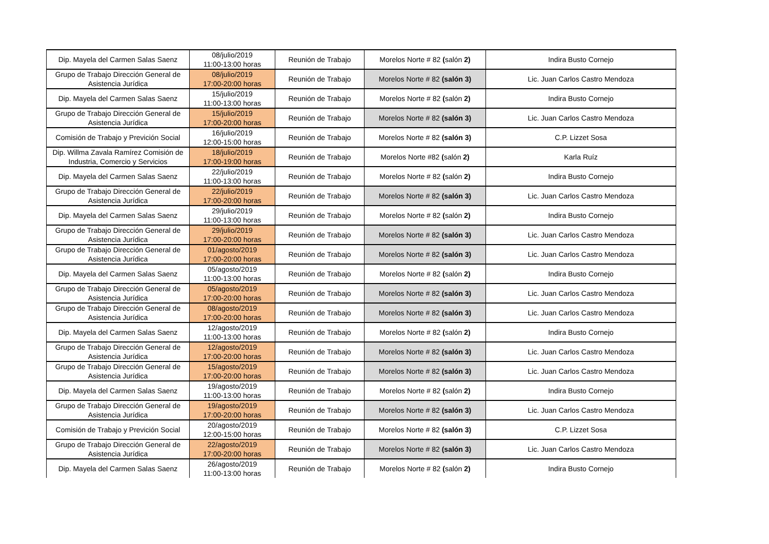| Dip. Mayela del Carmen Salas Saenz | 08/julio/2019 11:00-13:00 horas | Reunión de Trabajo | Morelos Norte # 82 ( salón 2) | Indira Busto Cornejo |
| Grupo de Trabajo Dirección General de Asistencia Jurídica | 08/julio/2019 17:00-20:00 horas | Reunión de Trabajo | Morelos Norte # 82 (salón 3) | Lic. Juan Carlos Castro Mendoza |
| Dip. Mayela del Carmen Salas Saenz | 15/julio/2019 11:00-13:00 horas | Reunión de Trabajo | Morelos Norte # 82 ( salón 2) | Indira Busto Cornejo |
| Grupo de Trabajo Dirección General de Asistencia Jurídica | 15/julio/2019 17:00-20:00 horas | Reunión de Trabajo | Morelos Norte # 82 (salón 3) | Lic. Juan Carlos Castro Mendoza |
| Comisión de Trabajo y Previción Social | 16/julio/2019 12:00-15:00 horas | Reunión de Trabajo | Morelos Norte # 82 (salón 3) | C.P. Lizzet Sosa |
| Dip. Willma Zavala Ramírez Comisión de Industria, Comercio y Servicios | 18/julio/2019 17:00-19:00 horas | Reunión de Trabajo | Morelos Norte #82 ( salón 2) | Karla Ruíz |
| Dip. Mayela del Carmen Salas Saenz | 22/julio/2019 11:00-13:00 horas | Reunión de Trabajo | Morelos Norte # 82 ( salón 2) | Indira Busto Cornejo |
| Grupo de Trabajo Dirección General de Asistencia Jurídica | 22/julio/2019 17:00-20:00 horas | Reunión de Trabajo | Morelos Norte # 82 (salón 3) | Lic. Juan Carlos Castro Mendoza |
| Dip. Mayela del Carmen Salas Saenz | 29/julio/2019 11:00-13:00 horas | Reunión de Trabajo | Morelos Norte # 82 ( salón 2) | Indira Busto Cornejo |
| Grupo de Trabajo Dirección General de Asistencia Jurídica | 29/julio/2019 17:00-20:00 horas | Reunión de Trabajo | Morelos Norte # 82 (salón 3) | Lic. Juan Carlos Castro Mendoza |
| Grupo de Trabajo Dirección General de Asistencia Jurídica | 01/agosto/2019 17:00-20:00 horas | Reunión de Trabajo | Morelos Norte # 82 (salón 3) | Lic. Juan Carlos Castro Mendoza |
| Dip. Mayela del Carmen Salas Saenz | 05/agosto/2019 11:00-13:00 horas | Reunión de Trabajo | Morelos Norte # 82 ( salón 2) | Indira Busto Cornejo |
| Grupo de Trabajo Dirección General de Asistencia Jurídica | 05/agosto/2019 17:00-20:00 horas | Reunión de Trabajo | Morelos Norte # 82 (salón 3) | Lic. Juan Carlos Castro Mendoza |
| Grupo de Trabajo Dirección General de Asistencia Jurídica | 08/agosto/2019 17:00-20:00 horas | Reunión de Trabajo | Morelos Norte # 82 (salón 3) | Lic. Juan Carlos Castro Mendoza |
| Dip. Mayela del Carmen Salas Saenz | 12/agosto/2019 11:00-13:00 horas | Reunión de Trabajo | Morelos Norte # 82 ( salón 2) | Indira Busto Cornejo |
| Grupo de Trabajo Dirección General de Asistencia Jurídica | 12/agosto/2019 17:00-20:00 horas | Reunión de Trabajo | Morelos Norte # 82 (salón 3) | Lic. Juan Carlos Castro Mendoza |
| Grupo de Trabajo Dirección General de Asistencia Jurídica | 15/agosto/2019 17:00-20:00 horas | Reunión de Trabajo | Morelos Norte # 82 (salón 3) | Lic. Juan Carlos Castro Mendoza |
| Dip. Mayela del Carmen Salas Saenz | 19/agosto/2019 11:00-13:00 horas | Reunión de Trabajo | Morelos Norte # 82 ( salón 2) | Indira Busto Cornejo |
| Grupo de Trabajo Dirección General de Asistencia Jurídica | 19/agosto/2019 17:00-20:00 horas | Reunión de Trabajo | Morelos Norte # 82 (salón 3) | Lic. Juan Carlos Castro Mendoza |
| Comisión de Trabajo y Previción Social | 20/agosto/2019 12:00-15:00 horas | Reunión de Trabajo | Morelos Norte # 82 (salón 3) | C.P. Lizzet Sosa |
| Grupo de Trabajo Dirección General de Asistencia Jurídica | 22/agosto/2019 17:00-20:00 horas | Reunión de Trabajo | Morelos Norte # 82 (salón 3) | Lic. Juan Carlos Castro Mendoza |
| Dip. Mayela del Carmen Salas Saenz | 26/agosto/2019 11:00-13:00 horas | Reunión de Trabajo | Morelos Norte # 82 ( salón 2) | Indira Busto Cornejo |